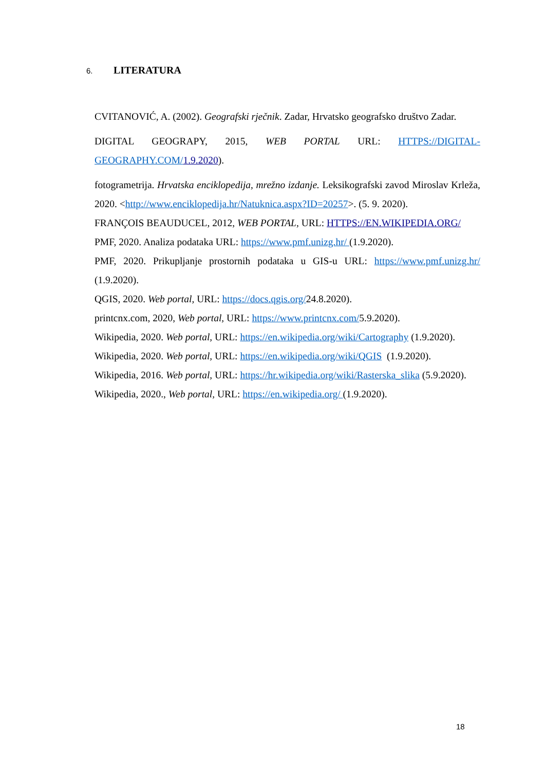6. LITERATURA
CVITANOVIĆ, A. (2002). Geografski rječnik. Zadar, Hrvatsko geografsko društvo Zadar.
DIGITAL GEOGRAPY, 2015, WEB PORTAL URL: HTTPS://DIGITAL-GEOGRAPHY.COM/1.9.2020).
fotogrametrija. Hrvatska enciklopedija, mrežno izdanje. Leksikografski zavod Miroslav Krleža, 2020. <http://www.enciklopedija.hr/Natuknica.aspx?ID=20257>. (5. 9. 2020).
FRANÇOIS BEAUDUCEL, 2012, WEB PORTAL, URL: HTTPS://EN.WIKIPEDIA.ORG/
PMF, 2020. Analiza podataka URL: https://www.pmf.unizg.hr/ (1.9.2020).
PMF, 2020. Prikupljanje prostornih podataka u GIS-u URL: https://www.pmf.unizg.hr/ (1.9.2020).
QGIS, 2020. Web portal, URL: https://docs.qgis.org/24.8.2020).
printcnx.com, 2020, Web portal, URL: https://www.printcnx.com/5.9.2020).
Wikipedia, 2020. Web portal, URL: https://en.wikipedia.org/wiki/Cartography (1.9.2020).
Wikipedia, 2020. Web portal, URL: https://en.wikipedia.org/wiki/QGIS (1.9.2020).
Wikipedia, 2016. Web portal, URL: https://hr.wikipedia.org/wiki/Rasterska_slika (5.9.2020).
Wikipedia, 2020., Web portal, URL: https://en.wikipedia.org/ (1.9.2020).
18